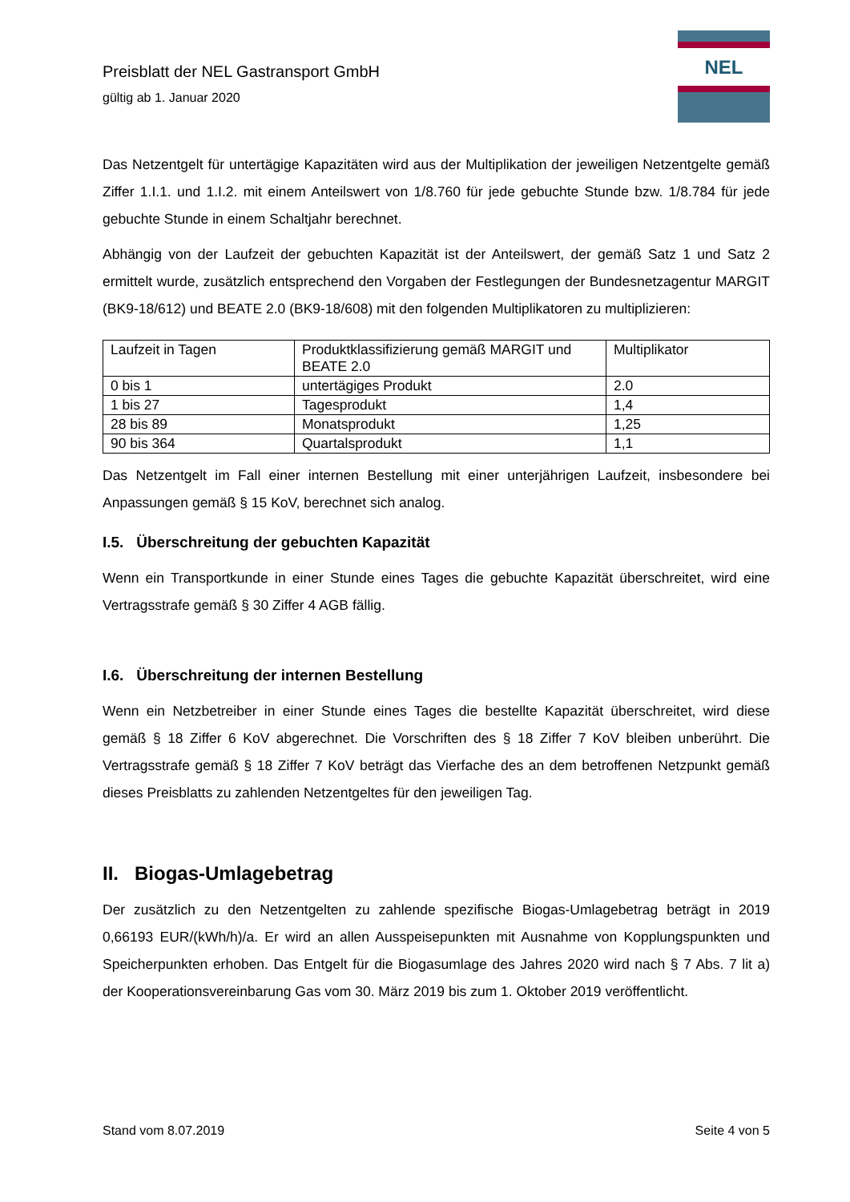Preisblatt der NEL Gastransport GmbH
gültig ab 1. Januar 2020
NEL
Das Netzentgelt für untertägige Kapazitäten wird aus der Multiplikation der jeweiligen Netzentgelte gemäß Ziffer 1.I.1. und 1.I.2. mit einem Anteilswert von 1/8.760 für jede gebuchte Stunde bzw. 1/8.784 für jede gebuchte Stunde in einem Schaltjahr berechnet.
Abhängig von der Laufzeit der gebuchten Kapazität ist der Anteilswert, der gemäß Satz 1 und Satz 2 ermittelt wurde, zusätzlich entsprechend den Vorgaben der Festlegungen der Bundesnetzagentur MARGIT (BK9-18/612) und BEATE 2.0 (BK9-18/608) mit den folgenden Multiplikatoren zu multiplizieren:
| Laufzeit in Tagen | Produktklassifizierung gemäß MARGIT und BEATE 2.0 | Multiplikator |
| 0 bis 1 | untertägiges Produkt | 2.0 |
| 1 bis 27 | Tagesprodukt | 1,4 |
| 28 bis 89 | Monatsprodukt | 1,25 |
| 90 bis 364 | Quartalsprodukt | 1,1 |
Das Netzentgelt im Fall einer internen Bestellung mit einer unterjährigen Laufzeit, insbesondere bei Anpassungen gemäß § 15 KoV, berechnet sich analog.
I.5. Überschreitung der gebuchten Kapazität
Wenn ein Transportkunde in einer Stunde eines Tages die gebuchte Kapazität überschreitet, wird eine Vertragsstrafe gemäß § 30 Ziffer 4 AGB fällig.
I.6. Überschreitung der internen Bestellung
Wenn ein Netzbetreiber in einer Stunde eines Tages die bestellte Kapazität überschreitet, wird diese gemäß § 18 Ziffer 6 KoV abgerechnet. Die Vorschriften des § 18 Ziffer 7 KoV bleiben unberührt. Die Vertragsstrafe gemäß § 18 Ziffer 7 KoV beträgt das Vierfache des an dem betroffenen Netzpunkt gemäß dieses Preisblatts zu zahlenden Netzentgeltes für den jeweiligen Tag.
II. Biogas-Umlagebetrag
Der zusätzlich zu den Netzentgelten zu zahlende spezifische Biogas-Umlagebetrag beträgt in 2019 0,66193 EUR/(kWh/h)/a. Er wird an allen Ausspeisepunkten mit Ausnahme von Kopplungspunkten und Speicherpunkten erhoben. Das Entgelt für die Biogasumlage des Jahres 2020 wird nach § 7 Abs. 7 lit a) der Kooperationsvereinbarung Gas vom 30. März 2019 bis zum 1. Oktober 2019 veröffentlicht.
Stand vom 8.07.2019 Seite 4 von 5